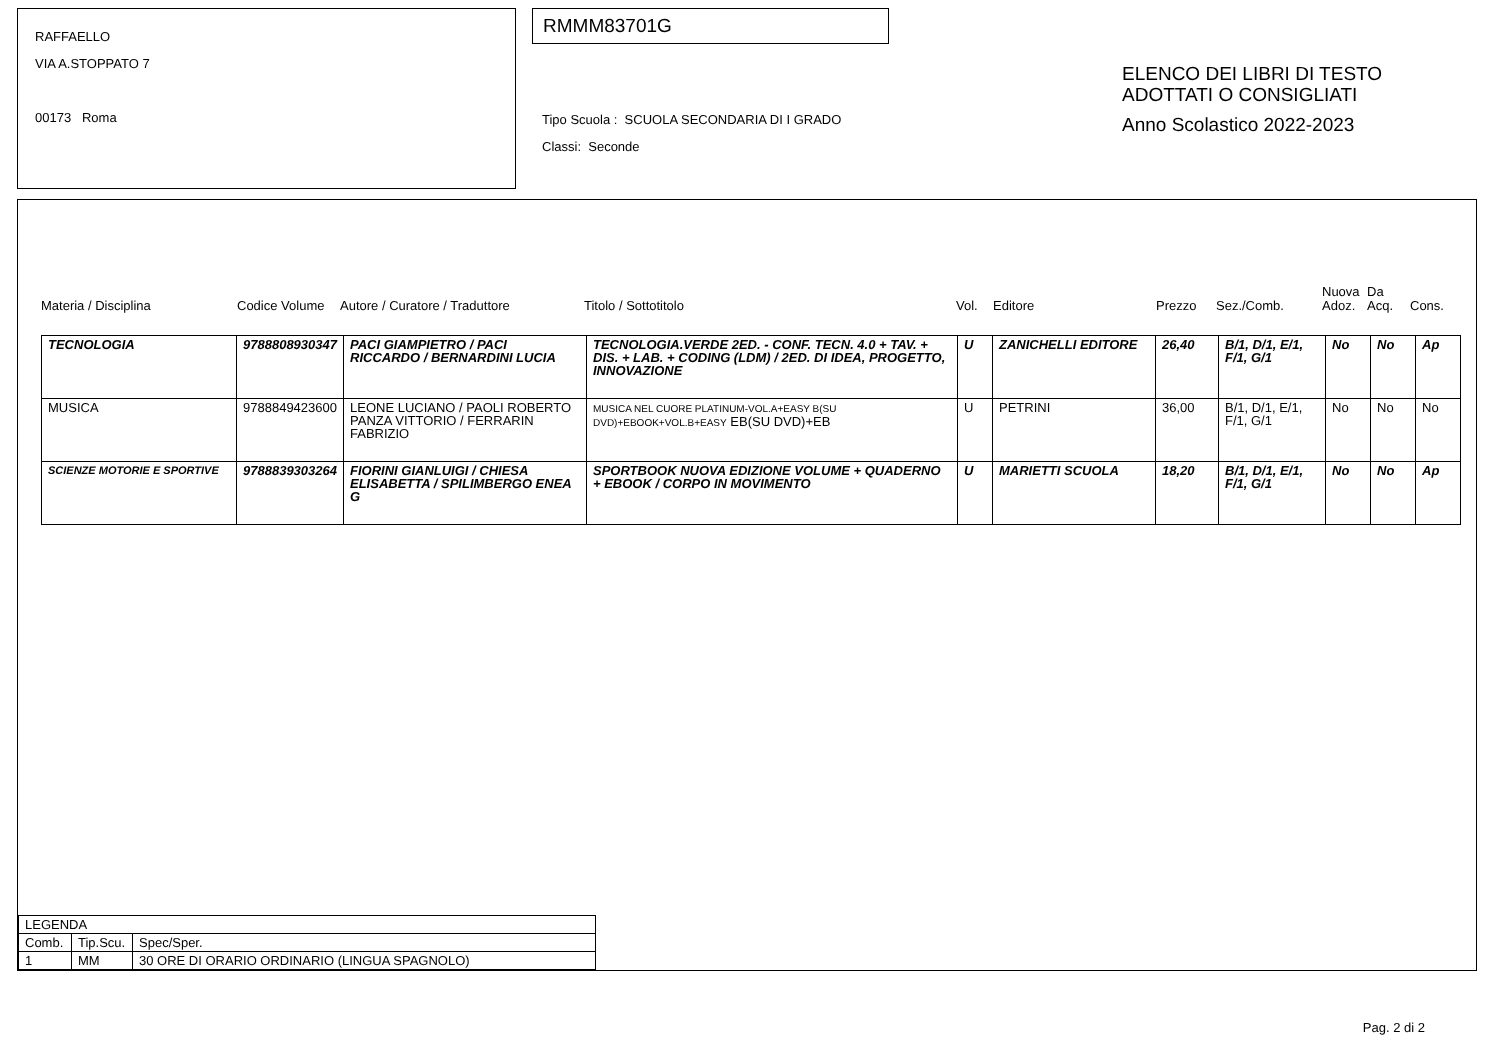RAFFAELLO
VIA A.STOPPATO 7
00173 Roma
RMMM83701G
Tipo Scuola : SCUOLA SECONDARIA DI I GRADO
Classi: Seconde
ELENCO DEI LIBRI DI TESTO
ADOTTATI O CONSIGLIATI
Anno Scolastico 2022-2023
Materia / Disciplina
Codice Volume
Autore / Curatore / Traduttore
Titolo / Sottotitolo
Vol.
Editore
Prezzo
Sez./Comb.
Nuova
Adoz.
Da
Acq.
Cons.
| TECNOLOGIA | 9788808930347 | PACI GIAMPIETRO / PACI RICCARDO / BERNARDINI LUCIA | TECNOLOGIA.VERDE 2ED. - CONF. TECN. 4.0 + TAV. + DIS. + LAB. + CODING (LDM) / 2ED. DI IDEA, PROGETTO, INNOVAZIONE | U | ZANICHELLI EDITORE | 26,40 | B/1, D/1, E/1, F/1, G/1 | No | No | Ap |
| MUSICA | 9788849423600 | LEONE LUCIANO / PAOLI ROBERTO PANZA VITTORIO / FERRARIN FABRIZIO | MUSICA NEL CUORE PLATINUM-VOL.A+EASY B(SU DVD)+EBOOK+VOL.B+EASY EB(SU DVD)+EB | U | PETRINI | 36,00 | B/1, D/1, E/1, F/1, G/1 | No | No | No |
| SCIENZE MOTORIE E SPORTIVE | 9788839303264 | FIORINI GIANLUIGI / CHIESA ELISABETTA / SPILIMBERGO ENEA G | SPORTBOOK NUOVA EDIZIONE VOLUME + QUADERNO + EBOOK / CORPO IN MOVIMENTO | U | MARIETTI SCUOLA | 18,20 | B/1, D/1, E/1, F/1, G/1 | No | No | Ap |
| LEGENDA | | |
| Comb. | Tip.Scu. | Spec/Sper. |
| 1 | MM | 30 ORE DI ORARIO ORDINARIO (LINGUA SPAGNOLO) |
Pag. 2 di 2